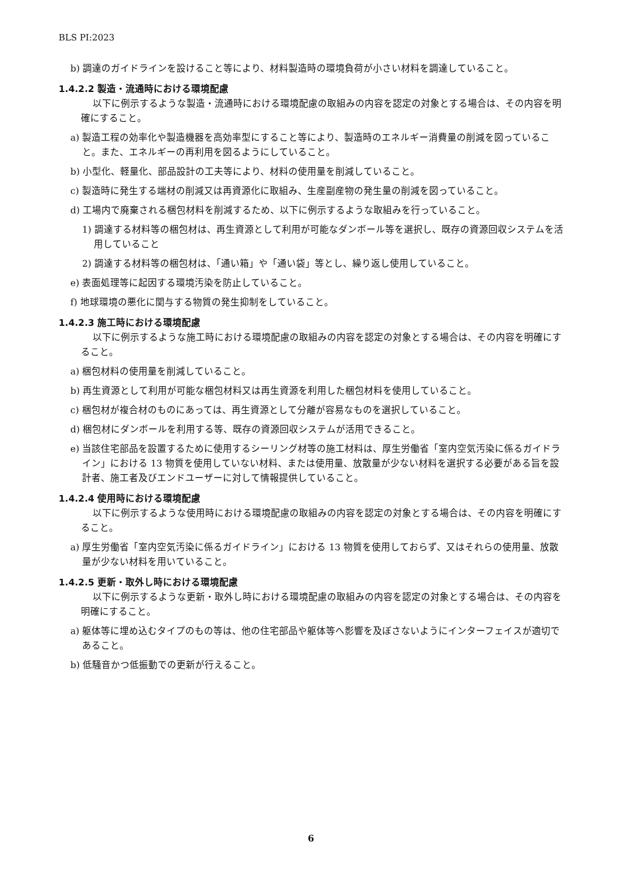BLS PI:2023
b) 調達のガイドラインを設けること等により、材料製造時の環境負荷が小さい材料を調達していること。
1.4.2.2 製造・流通時における環境配慮
以下に例示するような製造・流通時における環境配慮の取組みの内容を認定の対象とする場合は、その内容を明確にすること。
a) 製造工程の効率化や製造機器を高効率型にすること等により、製造時のエネルギー消費量の削減を図っていること。また、エネルギーの再利用を図るようにしていること。
b) 小型化、軽量化、部品設計の工夫等により、材料の使用量を削減していること。
c) 製造時に発生する端材の削減又は再資源化に取組み、生産副産物の発生量の削減を図っていること。
d) 工場内で廃棄される梱包材料を削減するため、以下に例示するような取組みを行っていること。
1) 調達する材料等の梱包材は、再生資源として利用が可能なダンボール等を選択し、既存の資源回収システムを活用していること
2) 調達する材料等の梱包材は、「通い箱」や「通い袋」等とし、繰り返し使用していること。
e) 表面処理等に起因する環境汚染を防止していること。
f) 地球環境の悪化に関与する物質の発生抑制をしていること。
1.4.2.3 施工時における環境配慮
以下に例示するような施工時における環境配慮の取組みの内容を認定の対象とする場合は、その内容を明確にすること。
a) 梱包材料の使用量を削減していること。
b) 再生資源として利用が可能な梱包材料又は再生資源を利用した梱包材料を使用していること。
c) 梱包材が複合材のものにあっては、再生資源として分離が容易なものを選択していること。
d) 梱包材にダンボールを利用する等、既存の資源回収システムが活用できること。
e) 当該住宅部品を設置するために使用するシーリング材等の施工材料は、厚生労働省「室内空気汚染に係るガイドライン」における 13 物質を使用していない材料、または使用量、放散量が少ない材料を選択する必要がある旨を設計者、施工者及びエンドユーザーに対して情報提供していること。
1.4.2.4 使用時における環境配慮
以下に例示するような使用時における環境配慮の取組みの内容を認定の対象とする場合は、その内容を明確にすること。
a) 厚生労働省「室内空気汚染に係るガイドライン」における 13 物質を使用しておらず、又はそれらの使用量、放散量が少ない材料を用いていること。
1.4.2.5 更新・取外し時における環境配慮
以下に例示するような更新・取外し時における環境配慮の取組みの内容を認定の対象とする場合は、その内容を明確にすること。
a) 躯体等に埋め込むタイプのもの等は、他の住宅部品や躯体等へ影響を及ぼさないようにインターフェイスが適切であること。
b) 低騒音かつ低振動での更新が行えること。
6